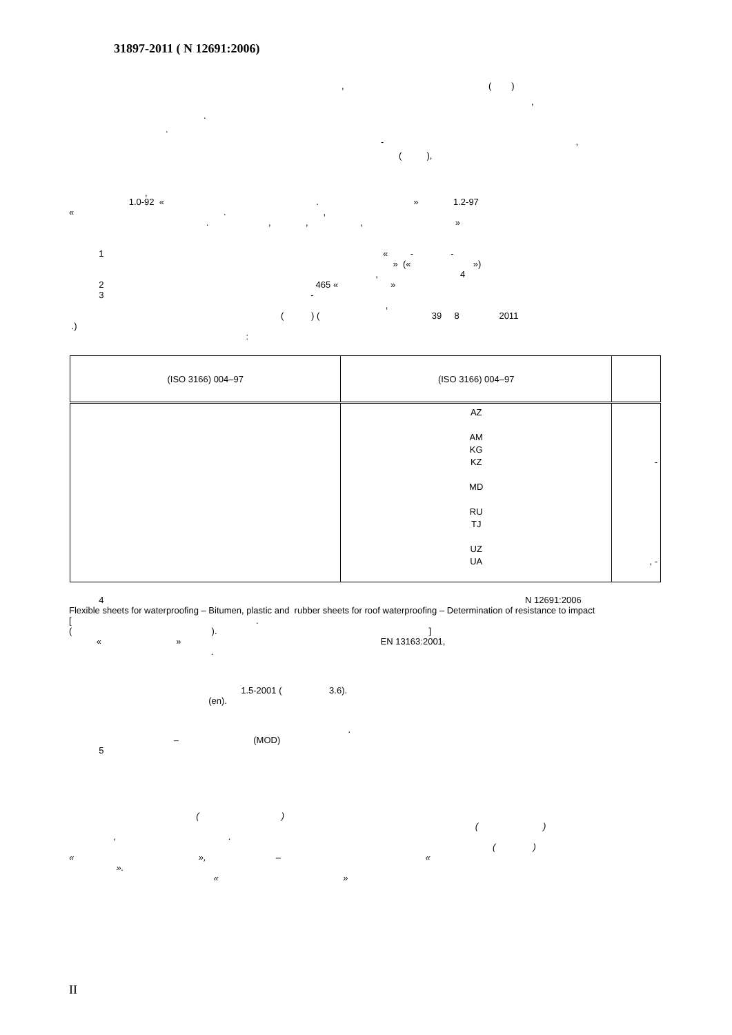31897-2011 ( N 12691:2006)
, ( )
,
.
.
- ,
( ),
,
1.0-92 « . » 1.2-97 « . , . , , , »
1 « - - » (« ») , 4 2 465 « » 3 - , ( ) ( 39 8 2011 .) :
| (ISO 3166) 004–97 | (ISO 3166) 004–97 | |
| --- | --- | --- |
| | AZ AM KG KZ MD RU TJ UZ UA | - , - |
4 N 12691:2006 Flexible sheets for waterproofing – Bitumen, plastic and rubber sheets for roof waterproofing – Determination of resistance to impact [ . ( ). ] « » EN 13163:2001, .
1.5-2001 ( 3.6). (en).
. – (MOD) 5
( ) ( ) , . ( ) « », – « ». « »
II